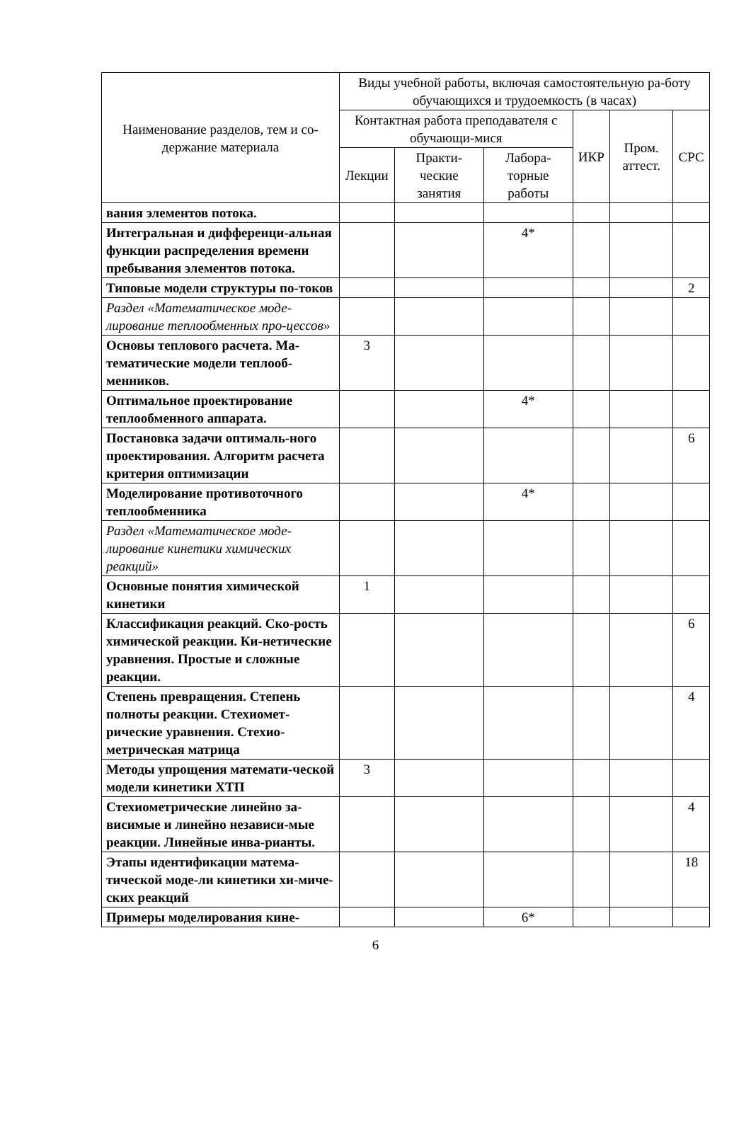| Наименование разделов, тем и со-держание материала | Виды учебной работы, включая самостоятельную ра-боту обучающихся и трудоемкость (в часах) | | | | | |
| --- | --- | --- | --- | --- | --- | --- |
| | Контактная работа преподавателя с обучающи-мися | | | ИКР | Пром. аттест. | СРС |
| | Лекции | Практи-ческие занятия | Лабора-торные работы | | | |
| вания элементов потока. | | | | | | |
| Интегральная и дифференци-альная функции распределения времени пребывания элементов потока. | | | 4* | | | |
| Типовые модели структуры по-токов | | | | | | 2 |
| Раздел «Математическое моде-лирование теплообменных про-цессов» | | | | | | |
| Основы теплового расчета. Ма-тематические модели теплооб-менников. | 3 | | | | | |
| Оптимальное проектирование теплообменного аппарата. | | | 4* | | | |
| Постановка задачи оптималь-ного проектирования. Алгоритм расчета критерия оптимизации | | | | | | 6 |
| Моделирование противоточного теплообменника | | | 4* | | | |
| Раздел «Математическое моде-лирование кинетики химических реакций» | | | | | | |
| Основные понятия химической кинетики | 1 | | | | | |
| Классификация реакций. Ско-рость химической реакции. Ки-нетические уравнения. Простые и сложные реакции. | | | | | | 6 |
| Степень превращения. Степень полноты реакции. Стехиомет-рические уравнения. Стехио-метрическая матрица | | | | | | 4 |
| Методы упрощения математи-ческой модели кинетики ХТП | 3 | | | | | |
| Стехиометрические линейно за-висимые и линейно независи-мые реакции. Линейные инва-рианты. | | | | | | 4 |
| Этапы идентификации матема-тической моде-ли кинетики хи-миче-ских реакций | | | | | | 18 |
| Примеры моделирования кине- | | | 6* | | | |
6